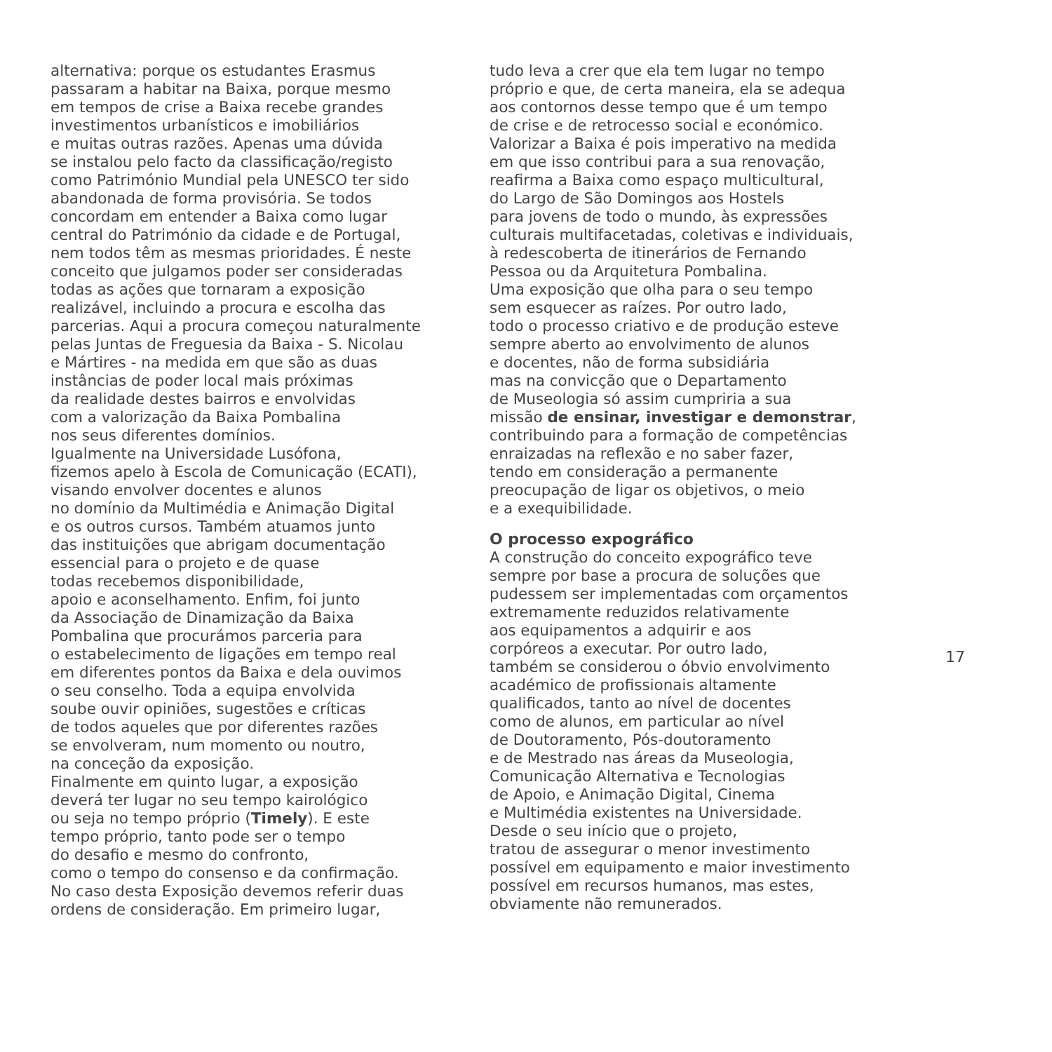alternativa: porque os estudantes Erasmus passaram a habitar na Baixa, porque mesmo em tempos de crise a Baixa recebe grandes investimentos urbanísticos e imobiliários e muitas outras razões. Apenas uma dúvida se instalou pelo facto da classificação/registo como Património Mundial pela UNESCO ter sido abandonada de forma provisória. Se todos concordam em entender a Baixa como lugar central do Património da cidade e de Portugal, nem todos têm as mesmas prioridades. É neste conceito que julgamos poder ser consideradas todas as ações que tornaram a exposição realizável, incluindo a procura e escolha das parcerias. Aqui a procura começou naturalmente pelas Juntas de Freguesia da Baixa - S. Nicolau e Mártires - na medida em que são as duas instâncias de poder local mais próximas da realidade destes bairros e envolvidas com a valorização da Baixa Pombalina nos seus diferentes domínios. Igualmente na Universidade Lusófona, fizemos apelo à Escola de Comunicação (ECATI), visando envolver docentes e alunos no domínio da Multimédia e Animação Digital e os outros cursos. Também atuamos junto das instituições que abrigam documentação essencial para o projeto e de quase todas recebemos disponibilidade, apoio e aconselhamento. Enfim, foi junto da Associação de Dinamização da Baixa Pombalina que procurámos parceria para o estabelecimento de ligações em tempo real em diferentes pontos da Baixa e dela ouvimos o seu conselho. Toda a equipa envolvida soube ouvir opiniões, sugestões e críticas de todos aqueles que por diferentes razões se envolveram, num momento ou noutro, na conceção da exposição. Finalmente em quinto lugar, a exposição deverá ter lugar no seu tempo kairológico ou seja no tempo próprio (Timely). E este tempo próprio, tanto pode ser o tempo do desafio e mesmo do confronto, como o tempo do consenso e da confirmação. No caso desta Exposição devemos referir duas ordens de consideração. Em primeiro lugar,
tudo leva a crer que ela tem lugar no tempo próprio e que, de certa maneira, ela se adequa aos contornos desse tempo que é um tempo de crise e de retrocesso social e económico. Valorizar a Baixa é pois imperativo na medida em que isso contribui para a sua renovação, reafirma a Baixa como espaço multicultural, do Largo de São Domingos aos Hostels para jovens de todo o mundo, às expressões culturais multifacetadas, coletivas e individuais, à redescoberta de itinerários de Fernando Pessoa ou da Arquitetura Pombalina. Uma exposição que olha para o seu tempo sem esquecer as raízes. Por outro lado, todo o processo criativo e de produção esteve sempre aberto ao envolvimento de alunos e docentes, não de forma subsidiária mas na convicção que o Departamento de Museologia só assim cumpriria a sua missão de ensinar, investigar e demonstrar, contribuindo para a formação de competências enraizadas na reflexão e no saber fazer, tendo em consideração a permanente preocupação de ligar os objetivos, o meio e a exequibilidade.
O processo expográfico
A construção do conceito expográfico teve sempre por base a procura de soluções que pudessem ser implementadas com orçamentos extremamente reduzidos relativamente aos equipamentos a adquirir e aos corpóreos a executar. Por outro lado, também se considerou o óbvio envolvimento académico de profissionais altamente qualificados, tanto ao nível de docentes como de alunos, em particular ao nível de Doutoramento, Pós-doutoramento e de Mestrado nas áreas da Museologia, Comunicação Alternativa e Tecnologias de Apoio, e Animação Digital, Cinema e Multimédia existentes na Universidade. Desde o seu início que o projeto, tratou de assegurar o menor investimento possível em equipamento e maior investimento possível em recursos humanos, mas estes, obviamente não remunerados.
17